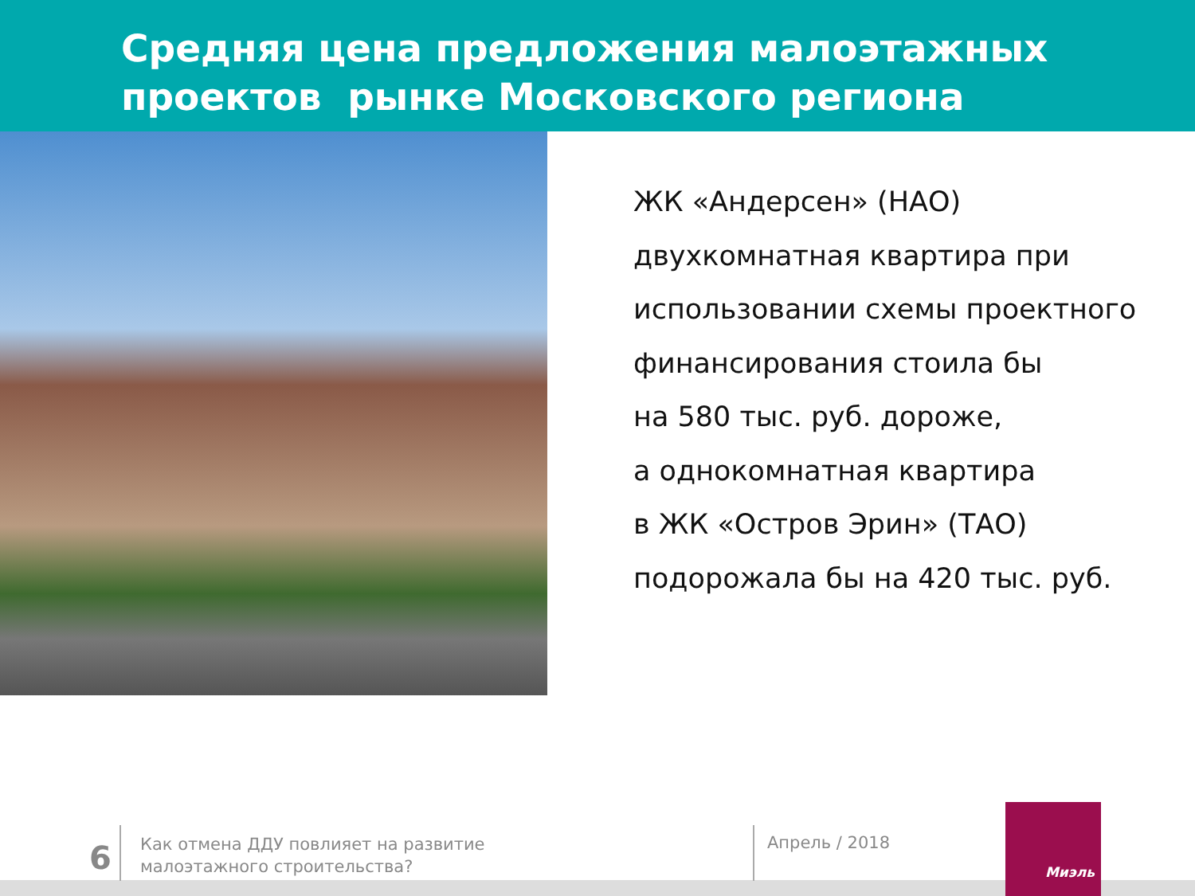Средняя цена предложения малоэтажных
проектов рынке Московского региона
ЖК «Андерсен» (НАО)
двухкомнатная квартира при
использовании схемы проектного
финансирования стоила бы
на 580 тыс. руб. дороже,
а однокомнатная квартира
в ЖК «Остров Эрин» (ТАО)
подорожала бы на 420 тыс. руб.
6
Как отмена ДДУ повлияет на развитие
малоэтажного строительства?
Апрель / 2018
Миэль